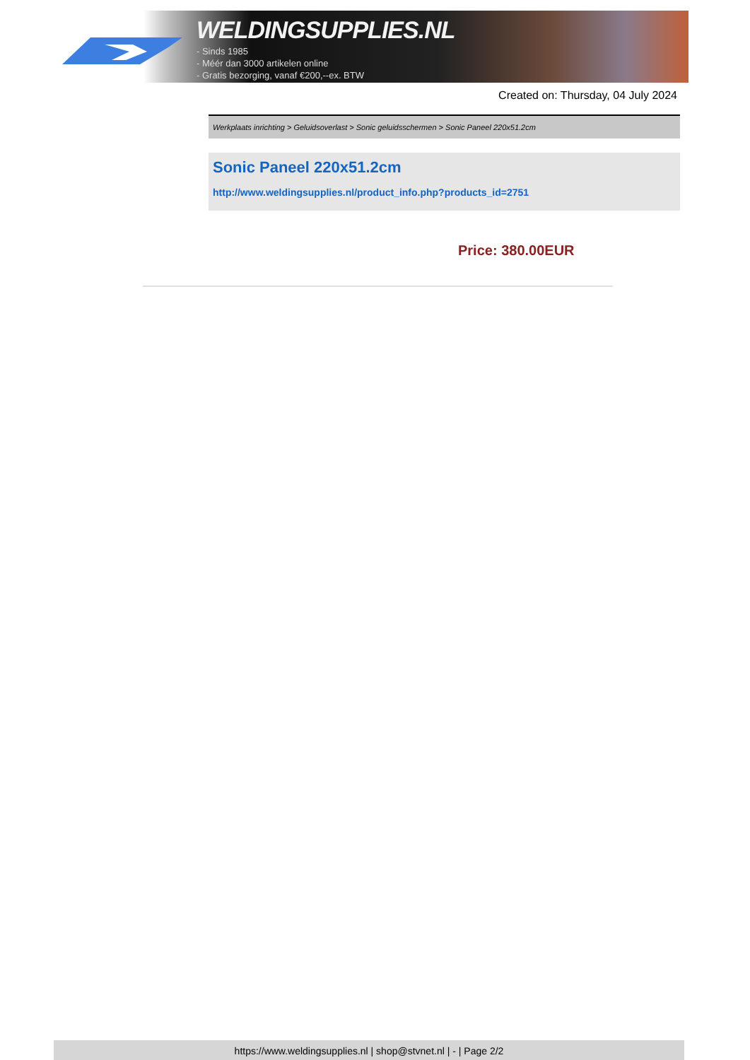WELDINGSUPPLIES.NL
- Sinds 1985
- Méér dan 3000 artikelen online
- Gratis bezorging, vanaf €200,--ex. BTW
Created on: Thursday, 04 July 2024
Werkplaats inrichting > Geluidsoverlast > Sonic geluidsschermen > Sonic Paneel 220x51.2cm
Sonic Paneel 220x51.2cm
http://www.weldingsupplies.nl/product_info.php?products_id=2751
Price: 380.00EUR
https://www.weldingsupplies.nl | shop@stvnet.nl | - | Page 2/2